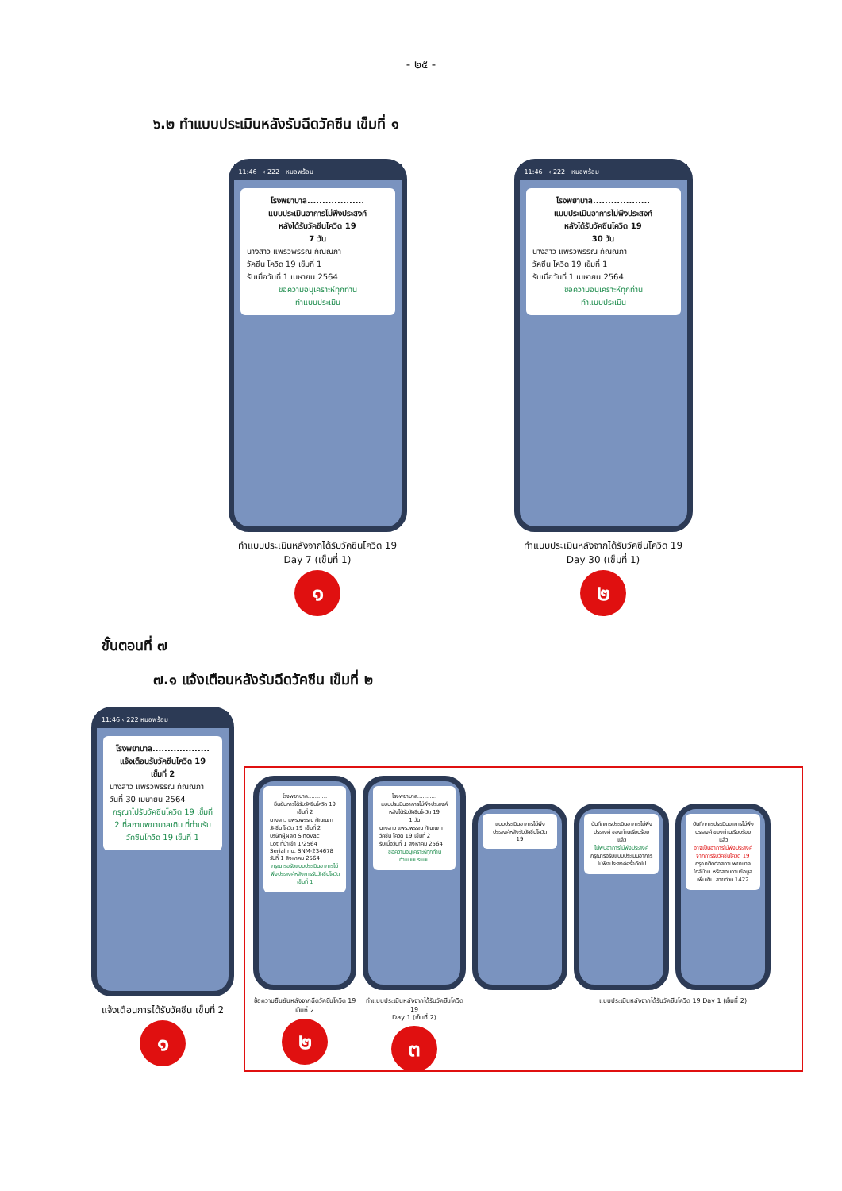- ๒๕ -
๖.๒ ทำแบบประเมินหลังรับฉีดวัคซีน เข็มที่ ๑
11:46 ‹ 222 หมอพร้อม
โรงพยาบาล...................
แบบประเมินอาการไม่พึงประสงค์
หลังได้รับวัคซีนโควิด 19
7 วัน
นางสาว แพรวพรรณ กัณณภา
วัคซีน โควิด 19 เข็มที่ 1
รับเมื่อวันที่ 1 เมษายน 2564
ขอความอนุเคราะห์ทุกท่าน
ทำแบบประเมิน
ทำแบบประเมินหลังจากได้รับวัคซีนโควิด 19
Day 7 (เข็มที่ 1)
๑
11:46 ‹ 222 หมอพร้อม
โรงพยาบาล...................
แบบประเมินอาการไม่พึงประสงค์
หลังได้รับวัคซีนโควิด 19
30 วัน
นางสาว แพรวพรรณ กัณณภา
วัคซีน โควิด 19 เข็มที่ 1
รับเมื่อวันที่ 1 เมษายน 2564
ขอความอนุเคราะห์ทุกท่าน
ทำแบบประเมิน
ทำแบบประเมินหลังจากได้รับวัคซีนโควิด 19
Day 30 (เข็มที่ 1)
๒
ขั้นตอนที่ ๗
๗.๑ แจ้งเตือนหลังรับฉีดวัคซีน เข็มที่ ๒
11:46 ‹ 222 หมอพร้อม
โรงพยาบาล...................
แจ้งเตือนรับวัคซีนโควิด 19
เข็มที่ 2
นางสาว แพรวพรรณ กัณณภา
วันที่ 30 เมษายน 2564
กรุณาไปรับวัคซีนโควิด 19 เข็มที่ 2 ที่สถานพยาบาลเดิม ที่ท่านรับวัคซีนโควิด 19 เข็มที่ 1
แจ้งเตือนการได้รับวัคซีน เข็มที่ 2
๑
โรงพยาบาล...........
ยืนยันการได้รับวัคซีนโควิด 19 เข็มที่ 2
นางสาว แพรวพรรณ กัณณภา
วัคซีน โควิด 19 เข็มที่ 2
บริษัทผู้ผลิต Sinovac
Lot ที่นำเข้า 1/2564
Serial no. SNM-234678
วันที่ 1 สิงหาคม 2564
กรุณารอรับแบบประเมินอาการไม่พึงประสงค์หลังการรับวัคซีนโควิด เข็มที่ 1
ข้อความยืนยันหลังจากฉีดวัคซีนโควิด 19 เข็มที่ 2
๒
โรงพยาบาล...........
แบบประเมินอาการไม่พึงประสงค์
หลังได้รับวัคซีนโควิด 19
1 วัน
นางสาว แพรวพรรณ กัณณภา
วัคซีน โควิด 19 เข็มที่ 2
รับเมื่อวันที่ 1 สิงหาคม 2564
ขอความอนุเคราะห์ทุกท่าน
ทำแบบประเมิน
ทำแบบประเมินหลังจากได้รับวัคซีนโควิด 19
Day 1 (เข็มที่ 2)
๓
แบบประเมินอาการไม่พึงประสงค์หลังรับวัคซีนโควิด 19
บันทึกการประเมินอาการไม่พึงประสงค์ ของท่านเรียบร้อยแล้ว
ไม่พบอาการไม่พึงประสงค์
กรุณารอรับแบบประเมินอาการไม่พึงประสงค์ครั้งถัดไป
แบบประเมินหลังจากได้รับวัคซีนโควิด 19 Day 1 (เข็มที่ 2)
บันทึกการประเมินอาการไม่พึงประสงค์ ของท่านเรียบร้อยแล้ว
อาจเป็นอาการไม่พึงประสงค์จากการรับวัคซีนโควิด 19
กรุณาติดต่อสถานพยาบาลใกล้บ้าน หรือสอบถามข้อมูลเพิ่มเติม สายด่วน 1422